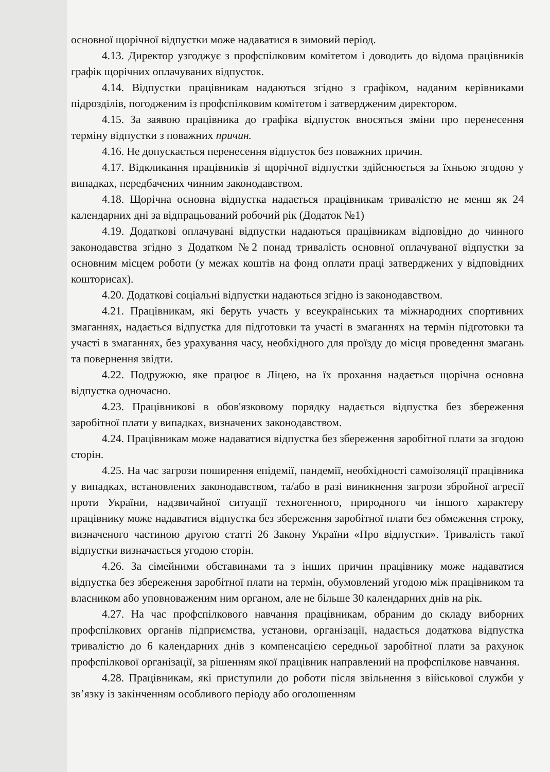основної щорічної відпустки може надаватися в зимовий період.
4.13. Директор узгоджує з профспілковим комітетом і доводить до відома працівників графік щорічних оплачуваних відпусток.
4.14. Відпустки працівникам надаються згідно з графіком, наданим керівниками підрозділів, погодженим із профспілковим комітетом і затвердженим директором.
4.15. За заявою працівника до графіка відпусток вносяться зміни про перенесення терміну відпустки з поважних причин.
4.16. Не допускається перенесення відпусток без поважних причин.
4.17. Відкликання працівників зі щорічної відпустки здійснюється за їхньою згодою у випадках, передбачених чинним законодавством.
4.18. Щорічна основна відпустка надається працівникам тривалістю не менш як 24 календарних дні за відпрацьований робочий рік (Додаток №1)
4.19. Додаткові оплачувані відпустки надаються працівникам відповідно до чинного законодавства згідно з Додатком №2 понад тривалість основної оплачуваної відпустки за основним місцем роботи (у межах коштів на фонд оплати праці затверджених у відповідних кошторисах).
4.20. Додаткові соціальні відпустки надаються згідно із законодавством.
4.21. Працівникам, які беруть участь у всеукраїнських та міжнародних спортивних змаганнях, надається відпустка для підготовки та участі в змаганнях на термін підготовки та участі в змаганнях, без урахування часу, необхідного для проїзду до місця проведення змагань та повернення звідти.
4.22. Подружжю, яке працює в Ліцею, на їх прохання надається щорічна основна відпустка одночасно.
4.23. Працівникові в обов'язковому порядку надається відпустка без збереження заробітної плати у випадках, визначених законодавством.
4.24. Працівникам може надаватися відпустка без збереження заробітної плати за згодою сторін.
4.25. На час загрози поширення епідемії, пандемії, необхідності самоізоляції працівника у випадках, встановлених законодавством, та/або в разі виникнення загрози збройної агресії проти України, надзвичайної ситуації техногенного, природного чи іншого характеру працівнику може надаватися відпустка без збереження заробітної плати без обмеження строку, визначеного частиною другою статті 26 Закону України «Про відпустки». Тривалість такої відпустки визначається угодою сторін.
4.26. За сімейними обставинами та з інших причин працівнику може надаватися відпустка без збереження заробітної плати на термін, обумовлений угодою між працівником та власником або уповноваженим ним органом, але не більше 30 календарних днів на рік.
4.27. На час профспілкового навчання працівникам, обраним до складу виборних профспілкових органів підприємства, установи, організації, надається додаткова відпустка тривалістю до 6 календарних днів з компенсацією середньої заробітної плати за рахунок профспілкової організації, за рішенням якої працівник направлений на профспілкове навчання.
4.28. Працівникам, які приступили до роботи після звільнення з військової служби у зв’язку із закінченням особливого періоду або оголошенням